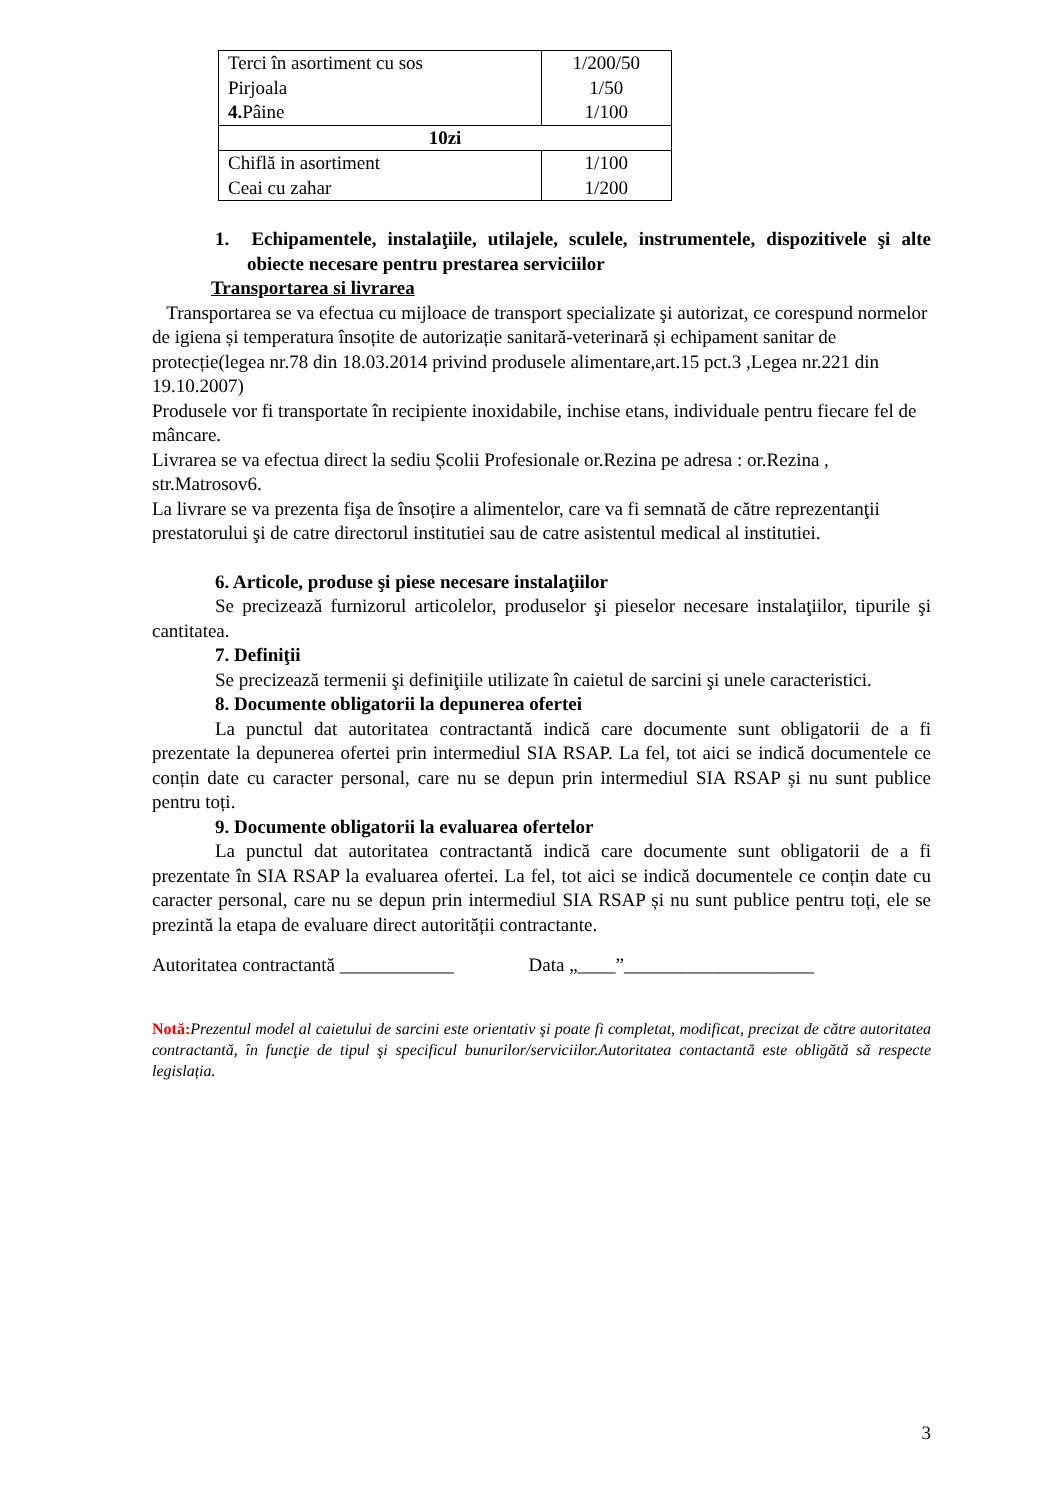| Terci în asortiment cu sos Pirjoala 4. Pâine | 1/200/50 1/50 1/100 |
| 10zi | |
| Chiflă in asortiment Ceai cu zahar | 1/100 1/200 |
1. Echipamentele, instalaţiile, utilajele, sculele, instrumentele, dispozitivele şi alte obiecte necesare pentru prestarea serviciilor
Transportarea si livrarea
Transportarea se va efectua cu mijloace de transport specializate şi autorizat, ce corespund normelor de igiena și temperatura însoțite de autorizație sanitară-veterinară și echipament sanitar de protecție(legea nr.78 din 18.03.2014 privind produsele alimentare,art.15 pct.3 ,Legea nr.221 din 19.10.2007)
Produsele vor fi transportate în recipiente inoxidabile, inchise etans, individuale pentru fiecare fel de mâncare.
Livrarea se va efectua direct la sediu Școlii Profesionale or.Rezina pe adresa : or.Rezina , str.Matrosov6.
La livrare se va prezenta fişa de însoțire a alimentelor, care va fi semnată de către reprezentanţii prestatorului şi de catre directorul institutiei sau de catre asistentul medical al institutiei.
6. Articole, produse şi piese necesare instalaţiilor
Se precizează furnizorul articolelor, produselor şi pieselor necesare instalaţiilor, tipurile şi cantitatea.
7. Definiţii
Se precizează termenii şi definiţiile utilizate în caietul de sarcini şi unele caracteristici.
8. Documente obligatorii la depunerea ofertei
La punctul dat autoritatea contractantă indică care documente sunt obligatorii de a fi prezentate la depunerea ofertei prin intermediul SIA RSAP. La fel, tot aici se indică documentele ce conțin date cu caracter personal, care nu se depun prin intermediul SIA RSAP și nu sunt publice pentru toți.
9. Documente obligatorii la evaluarea ofertelor
La punctul dat autoritatea contractantă indică care documente sunt obligatorii de a fi prezentate în SIA RSAP la evaluarea ofertei. La fel, tot aici se indică documentele ce conțin date cu caracter personal, care nu se depun prin intermediul SIA RSAP și nu sunt publice pentru toți, ele se prezintă la etapa de evaluare direct autorității contractante.
Autoritatea contractantă ____________ Data „____”____________________
Notă: Prezentul model al caietului de sarcini este orientativ şi poate fi completat, modificat, precizat de către autoritatea contractantă, în funcţie de tipul şi specificul bunurilor/serviciilor.Autoritatea contactantă este obligătă să respecte legislația.
3